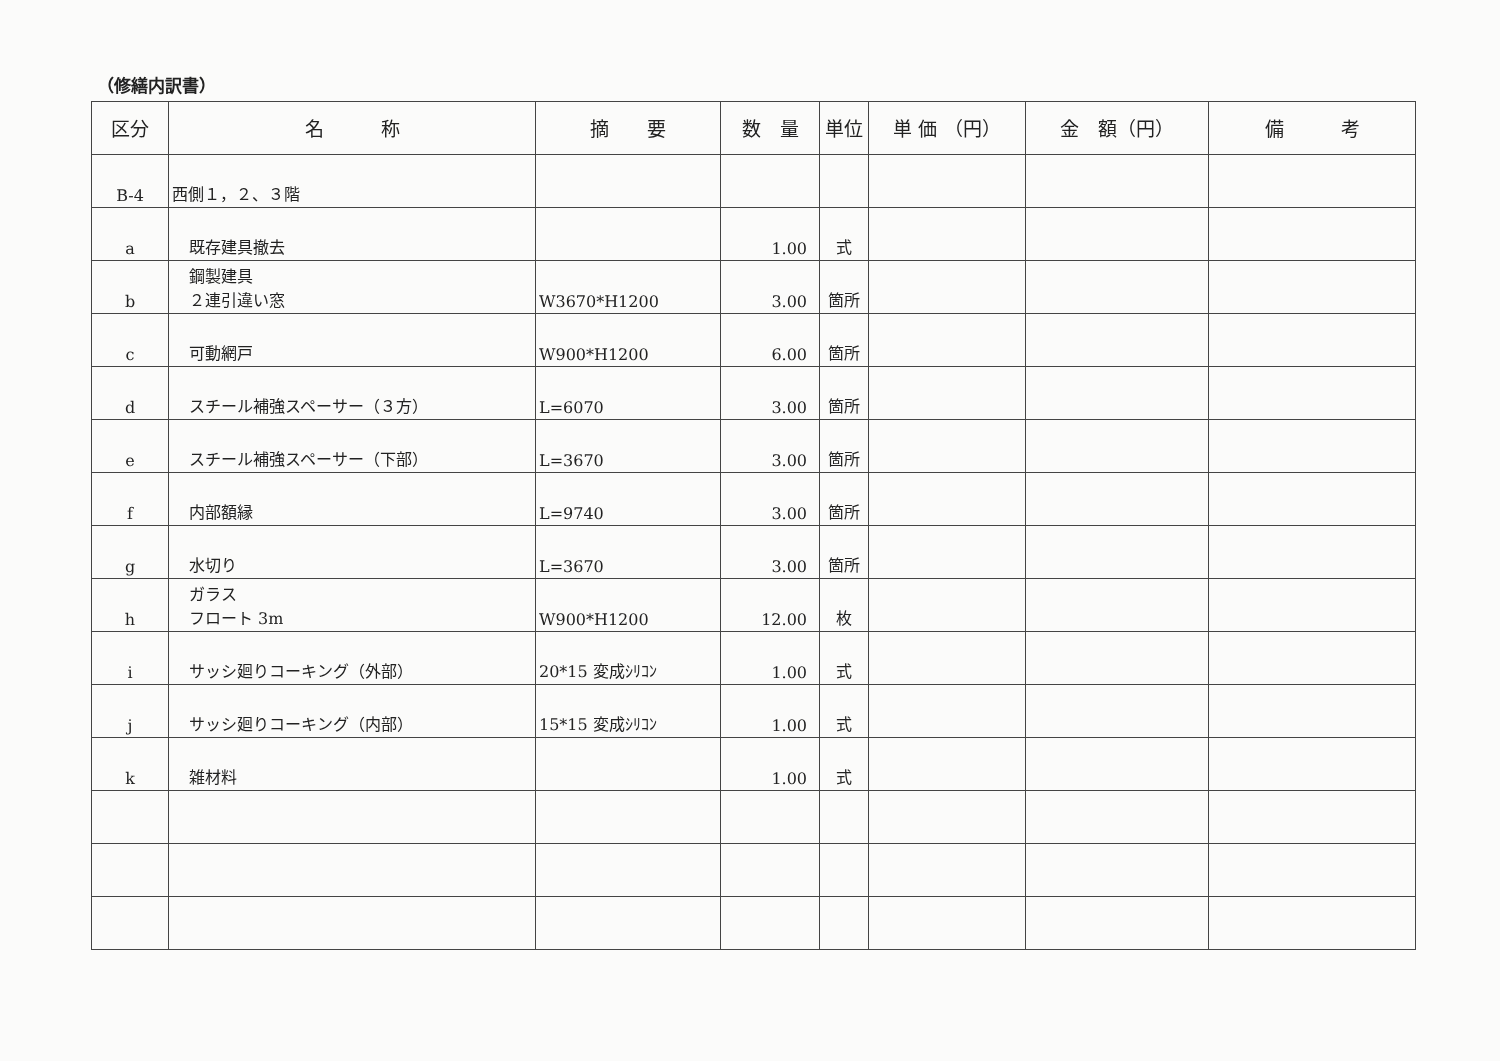（修繕内訳書）
| 区分 | 名 称 | 摘 要 | 数 量 | 単位 | 単 価 （円） | 金 額（円） | 備 考 |
| --- | --- | --- | --- | --- | --- | --- | --- |
| B-4 | 西側１，２、３階 | | | | | | |
| a | 既存建具撤去 | | 1.00 | 式 | | | |
| b | 鋼製建具 ２連引違い窓 | W3670*H1200 | 3.00 | 箇所 | | | |
| c | 可動網戸 | W900*H1200 | 6.00 | 箇所 | | | |
| d | スチール補強スペーサー（３方） | L=6070 | 3.00 | 箇所 | | | |
| e | スチール補強スペーサー（下部） | L=3670 | 3.00 | 箇所 | | | |
| f | 内部額縁 | L=9740 | 3.00 | 箇所 | | | |
| g | 水切り | L=3670 | 3.00 | 箇所 | | | |
| h | ガラス フロート 3m | W900*H1200 | 12.00 | 枚 | | | |
| i | サッシ廻りコーキング（外部） | 20*15 変成ｼﾘｺﾝ | 1.00 | 式 | | | |
| j | サッシ廻りコーキング（内部） | 15*15 変成ｼﾘｺﾝ | 1.00 | 式 | | | |
| k | 雑材料 | | 1.00 | 式 | | | |